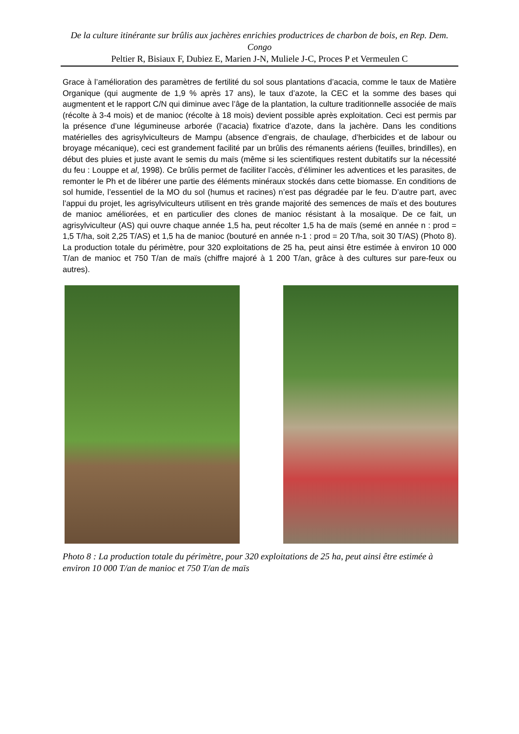De la culture itinérante sur brûlis aux jachères enrichies productrices de charbon de bois, en Rep. Dem. Congo
Peltier R, Bisiaux F, Dubiez E, Marien J-N, Muliele J-C, Proces P et Vermeulen C
Grace à l’amélioration des paramètres de fertilité du sol sous plantations d’acacia, comme le taux de Matière Organique (qui augmente de 1,9 % après 17 ans), le taux d’azote, la CEC et la somme des bases qui augmentent et le rapport C/N qui diminue avec l’âge de la plantation, la culture traditionnelle associée de maïs (récolte à 3-4 mois) et de manioc (récolte à 18 mois) devient possible après exploitation. Ceci est permis par la présence d’une légumineuse arborée (l’acacia) fixatrice d’azote, dans la jachère. Dans les conditions matérielles des agrisylviculteurs de Mampu (absence d’engrais, de chaulage, d’herbicides et de labour ou broyage mécanique), ceci est grandement facilité par un brûlis des rémanents aériens (feuilles, brindilles), en début des pluies et juste avant le semis du maïs (même si les scientifiques restent dubitatifs sur la nécessité du feu : Louppe et al, 1998). Ce brûlis permet de faciliter l’accès, d’éliminer les adventices et les parasites, de remonter le Ph et de libérer une partie des éléments minéraux stockés dans cette biomasse. En conditions de sol humide, l’essentiel de la MO du sol (humus et racines) n’est pas dégradée par le feu. D’autre part, avec l’appui du projet, les agrisylviculteurs utilisent en très grande majorité des semences de maïs et des boutures de manioc améliorées, et en particulier des clones de manioc résistant à la mosaïque. De ce fait, un agrisylviculteur (AS) qui ouvre chaque année 1,5 ha, peut récolter 1,5 ha de maïs (semé en année n : prod = 1,5 T/ha, soit 2,25 T/AS) et 1,5 ha de manioc (bouturé en année n-1 : prod = 20 T/ha, soit 30 T/AS) (Photo 8). La production totale du périmètre, pour 320 exploitations de 25 ha, peut ainsi être estimée à environ 10 000 T/an de manioc et 750 T/an de maïs (chiffre majoré à 1 200 T/an, grâce à des cultures sur pare-feux ou autres).
Photo 8 : La production totale du périmètre, pour 320 exploitations de 25 ha, peut ainsi être estimée à environ 10 000 T/an de manioc et 750 T/an de maïs